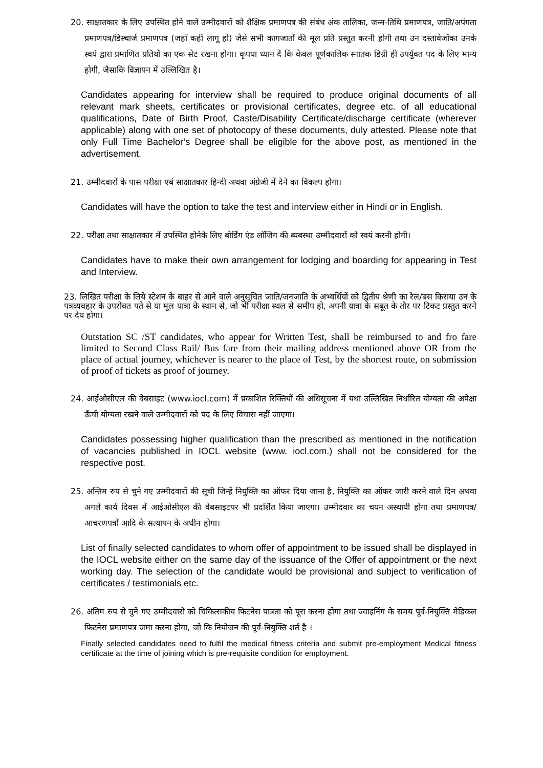20. साक्षातकार के लिए उपस्थित होने वाले उम्मीदवारों को शैक्षिक प्रमाणपत्र की संबंध अंक तालिका, जन्म-तिथि प्रमाणपत्र, जाति/अपंगता प्रमाणपत्र/डिस्चार्ज प्रमाणपत्र (जहाँ कहीं लागू हो) जैसे सभी कागजातों की मूल प्रति प्रस्तुत करनी होगी तथा उन दस्तावेजोंका उनके स्वयं द्वारा प्रमाणित प्रतियों का एक सेट रखना होगा। कृपया ध्यान दें कि केवल पूर्णकालिक स्नातक डिग्री ही उपर्युक्त पद के लिए मान्य होगी, जैसाकि विज्ञापन में उल्लिखित है।
Candidates appearing for interview shall be required to produce original documents of all relevant mark sheets, certificates or provisional certificates, degree etc. of all educational qualifications, Date of Birth Proof, Caste/Disability Certificate/discharge certificate (wherever applicable) along with one set of photocopy of these documents, duly attested. Please note that only Full Time Bachelor’s Degree shall be eligible for the above post, as mentioned in the advertisement.
21. उम्मीदवारों के पास परीक्षा एबं साक्षातकार हिन्दी अथवा अंग्रेजी में देने का विकल्प होगा।
Candidates will have the option to take the test and interview either in Hindi or in English.
22. परीक्षा तथा साक्षातकार में उपस्थित होनेके लिए बोर्डिंग एंड लॉजिंग की ब्यबस्था उम्मीदवारों को स्वयं करनी होगी।
Candidates have to make their own arrangement for lodging and boarding for appearing in Test and Interview.
23. लिखित परीक्षा के लिये स्टेशन के बाहर से आने वाले अनुसूचित जाति/जनजाति के अभ्यर्थियों को द्वितीय श्रेणी का रेल/बस किराया उन के पत्रव्यवहार के उपरोक्त पते से या मूल यात्रा के स्थान से, जो भी परीक्षा स्थल से समीप हो, अपनी यात्रा के सबूत के तौर पर टिकट प्रस्तुत करने पर देय होगा।
Outstation SC /ST candidates, who appear for Written Test, shall be reimbursed to and fro fare limited to Second Class Rail/ Bus fare from their mailing address mentioned above OR from the place of actual journey, whichever is nearer to the place of Test, by the shortest route, on submission of proof of tickets as proof of journey.
24. आईओसीएल की वेबसाइट (www.iocl.com) में प्रकाशित रिक्तियों की अधिसूचना में यथा उल्लिखित निर्धारित योग्यता की अपेक्षा ऊँची योग्यता रखने वाले उम्मीदवारों को पद के लिए विचारा नहीं जाएगा।
Candidates possessing higher qualification than the prescribed as mentioned in the notification of vacancies published in IOCL website (www. iocl.com.) shall not be considered for the respective post.
25. अन्तिम रुप से चुने गए उम्मीदवारों की सूची जिन्हें नियुक्ति का ऑफर दिया जाना है, नियुक्ति का ऑफर जारी करने वाले दिन अथवा अगले कार्य दिवस में आईओसीएल की वेबसाइटपर भी प्रदर्शित किया जाएगा। उम्मीदवार का चयन अस्थायी होगा तथा प्रमाणपत्र/आचरणपत्रों आदि के सत्यापन के अधीन होगा।
List of finally selected candidates to whom offer of appointment to be issued shall be displayed in the IOCL website either on the same day of the issuance of the Offer of appointment or the next working day. The selection of the candidate would be provisional and subject to verification of certificates / testimonials etc.
26. अंतिम रुप से चुने गए उम्मीदवारो को चिकित्सकीय फिटनेस पात्रता को पूरा करना होगा तथा ज्वाइनिंग के समय पूर्व-नियुक्ति मेडिकल फिटनेस प्रमाणपत्र जमा करना होगा, जो कि नियोजन की पूर्व-नियुक्ति शर्त है ।
Finally selected candidates need to fulfil the medical fitness criteria and submit pre-employment Medical fitness certificate at the time of joining which is pre-requisite condition for employment.